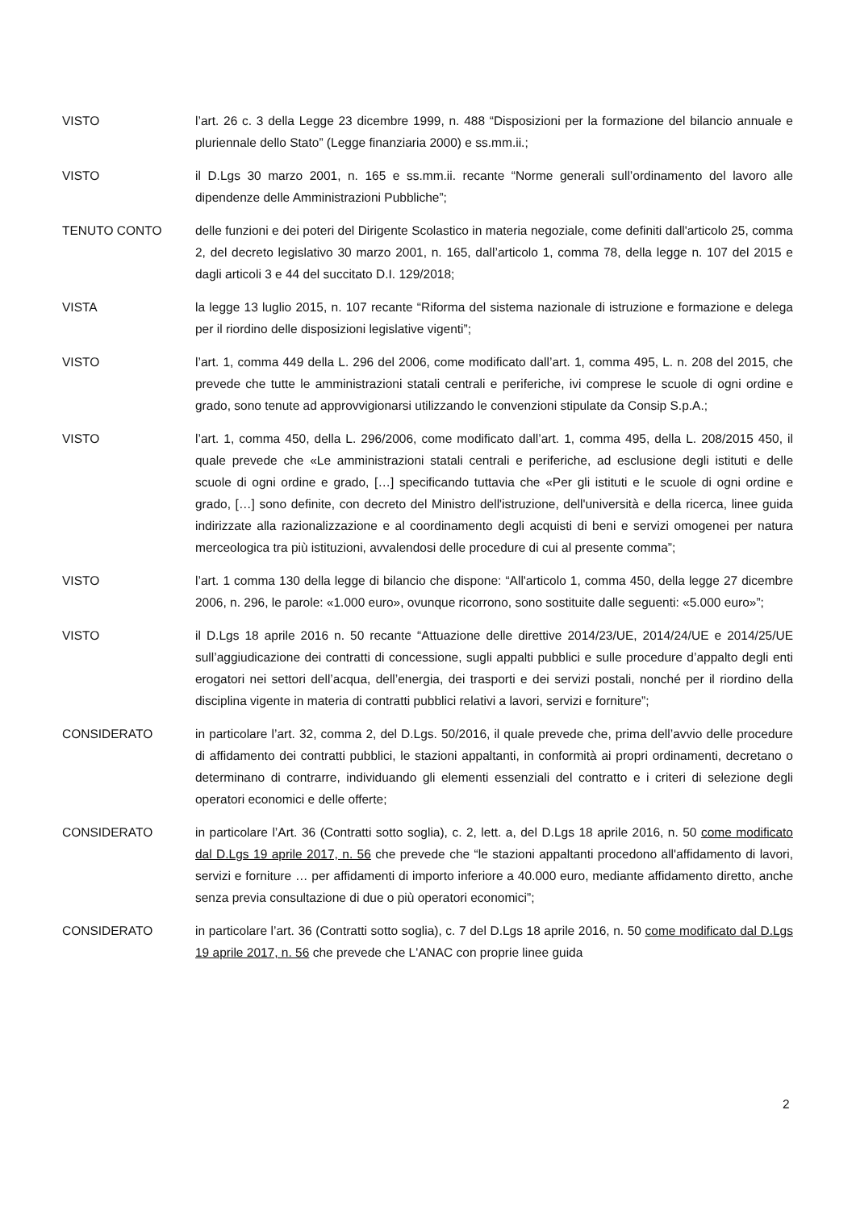VISTO l’art. 26 c. 3 della Legge 23 dicembre 1999, n. 488 “Disposizioni per la formazione del bilancio annuale e pluriennale dello Stato” (Legge finanziaria 2000) e ss.mm.ii.;
VISTO il D.Lgs 30 marzo 2001, n. 165 e ss.mm.ii. recante “Norme generali sull’ordinamento del lavoro alle dipendenze delle Amministrazioni Pubbliche”;
TENUTO CONTO delle funzioni e dei poteri del Dirigente Scolastico in materia negoziale, come definiti dall'articolo 25, comma 2, del decreto legislativo 30 marzo 2001, n. 165, dall’articolo 1, comma 78, della legge n. 107 del 2015 e dagli articoli 3 e 44 del succitato D.I. 129/2018;
VISTA la legge 13 luglio 2015, n. 107 recante “Riforma del sistema nazionale di istruzione e formazione e delega per il riordino delle disposizioni legislative vigenti”;
VISTO l’art. 1, comma 449 della L. 296 del 2006, come modificato dall’art. 1, comma 495, L. n. 208 del 2015, che prevede che tutte le amministrazioni statali centrali e periferiche, ivi comprese le scuole di ogni ordine e grado, sono tenute ad approvvigionarsi utilizzando le convenzioni stipulate da Consip S.p.A.;
VISTO l’art. 1, comma 450, della L. 296/2006, come modificato dall’art. 1, comma 495, della L. 208/2015 450, il quale prevede che «Le amministrazioni statali centrali e periferiche, ad esclusione degli istituti e delle scuole di ogni ordine e grado, […] specificando tuttavia che «Per gli istituti e le scuole di ogni ordine e grado, […] sono definite, con decreto del Ministro dell'istruzione, dell'università e della ricerca, linee guida indirizzate alla razionalizzazione e al coordinamento degli acquisti di beni e servizi omogenei per natura merceologica tra più istituzioni, avvalendosi delle procedure di cui al presente comma”;
VISTO l’art. 1 comma 130 della legge di bilancio che dispone: “All'articolo 1, comma 450, della legge 27 dicembre 2006, n. 296, le parole: «1.000 euro», ovunque ricorrono, sono sostituite dalle seguenti: «5.000 euro»”;
VISTO il D.Lgs 18 aprile 2016 n. 50 recante “Attuazione delle direttive 2014/23/UE, 2014/24/UE e 2014/25/UE sull’aggiudicazione dei contratti di concessione, sugli appalti pubblici e sulle procedure d’appalto degli enti erogatori nei settori dell’acqua, dell’energia, dei trasporti e dei servizi postali, nonché per il riordino della disciplina vigente in materia di contratti pubblici relativi a lavori, servizi e forniture”;
CONSIDERATO in particolare l’art. 32, comma 2, del D.Lgs. 50/2016, il quale prevede che, prima dell’avvio delle procedure di affidamento dei contratti pubblici, le stazioni appaltanti, in conformità ai propri ordinamenti, decretano o determinano di contrarre, individuando gli elementi essenziali del contratto e i criteri di selezione degli operatori economici e delle offerte;
CONSIDERATO in particolare l’Art. 36 (Contratti sotto soglia), c. 2, lett. a, del D.Lgs 18 aprile 2016, n. 50 come modificato dal D.Lgs 19 aprile 2017, n. 56 che prevede che “le stazioni appaltanti procedono all'affidamento di lavori, servizi e forniture … per affidamenti di importo inferiore a 40.000 euro, mediante affidamento diretto, anche senza previa consultazione di due o più operatori economici”;
CONSIDERATO in particolare l’art. 36 (Contratti sotto soglia), c. 7 del D.Lgs 18 aprile 2016, n. 50 come modificato dal D.Lgs 19 aprile 2017, n. 56 che prevede che L'ANAC con proprie linee guida
2